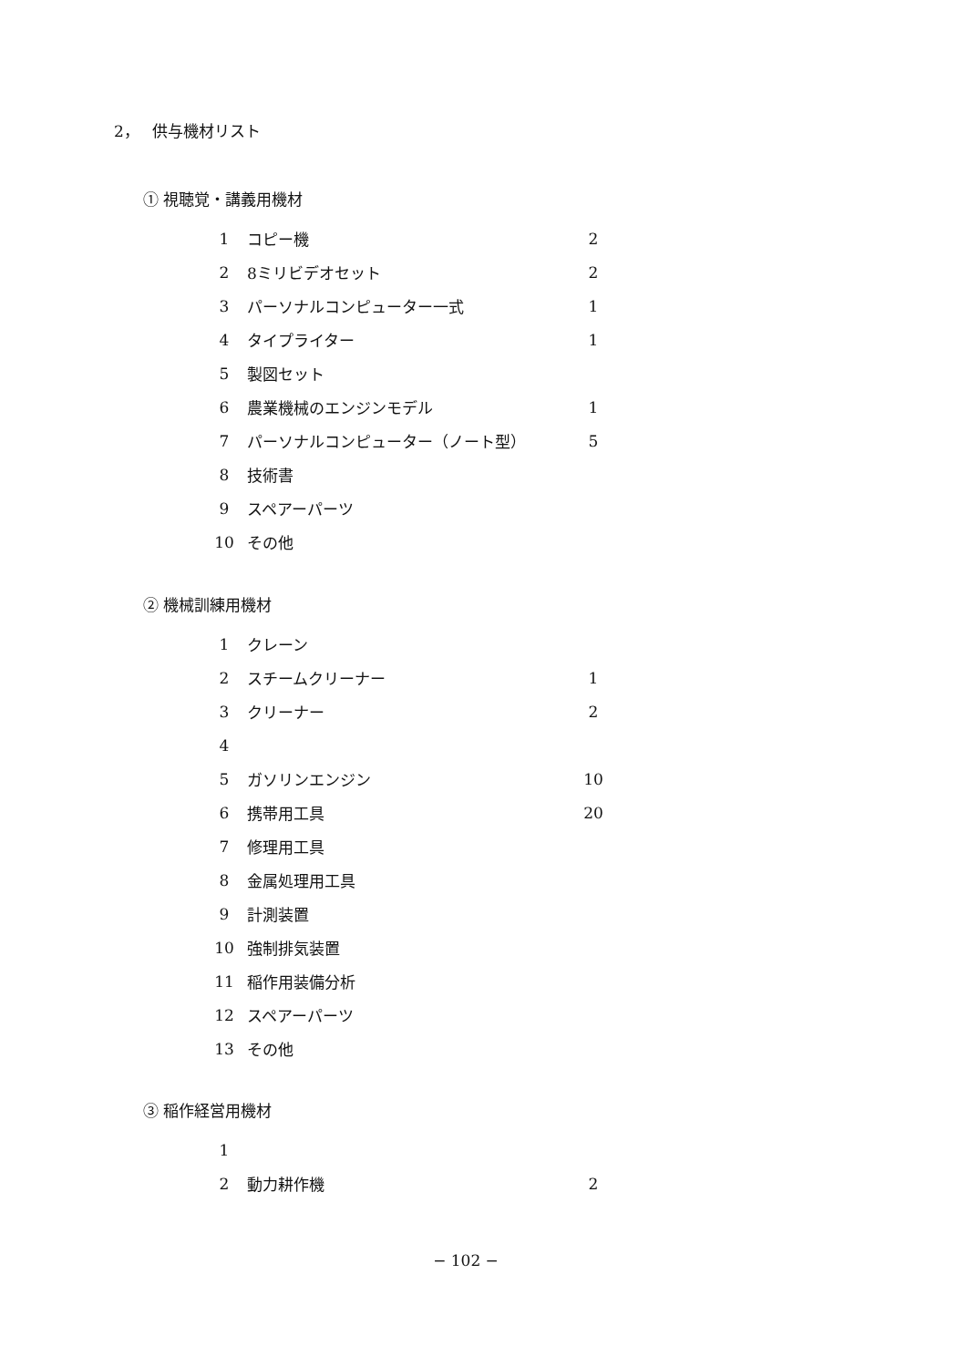2，　 供与機材リスト
① 視聴覚・講義用機材
| 1 | コピー機 | 2 |
| 2 | 8ミリビデオセット | 2 |
| 3 | パーソナルコンピューター一式 | 1 |
| 4 | タイプライター | 1 |
| 5 | 製図セット | |
| 6 | 農業機械のエンジンモデル | 1 |
| 7 | パーソナルコンピューター（ノート型） | 5 |
| 8 | 技術書 | |
| 9 | スペアーパーツ | |
| 10 | その他 | |
② 機械訓練用機材
| 1 | クレーン | |
| 2 | スチームクリーナー | 1 |
| 3 | クリーナー | 2 |
| 4 | | |
| 5 | ガソリンエンジン | 10 |
| 6 | 携帯用工具 | 20 |
| 7 | 修理用工具 | |
| 8 | 金属処理用工具 | |
| 9 | 計測装置 | |
| 10 | 強制排気装置 | |
| 11 | 稲作用装備分析 | |
| 12 | スペアーパーツ | |
| 13 | その他 | |
③ 稲作経営用機材
| 1 | | |
| 2 | 動力耕作機 | 2 |
− 102 −